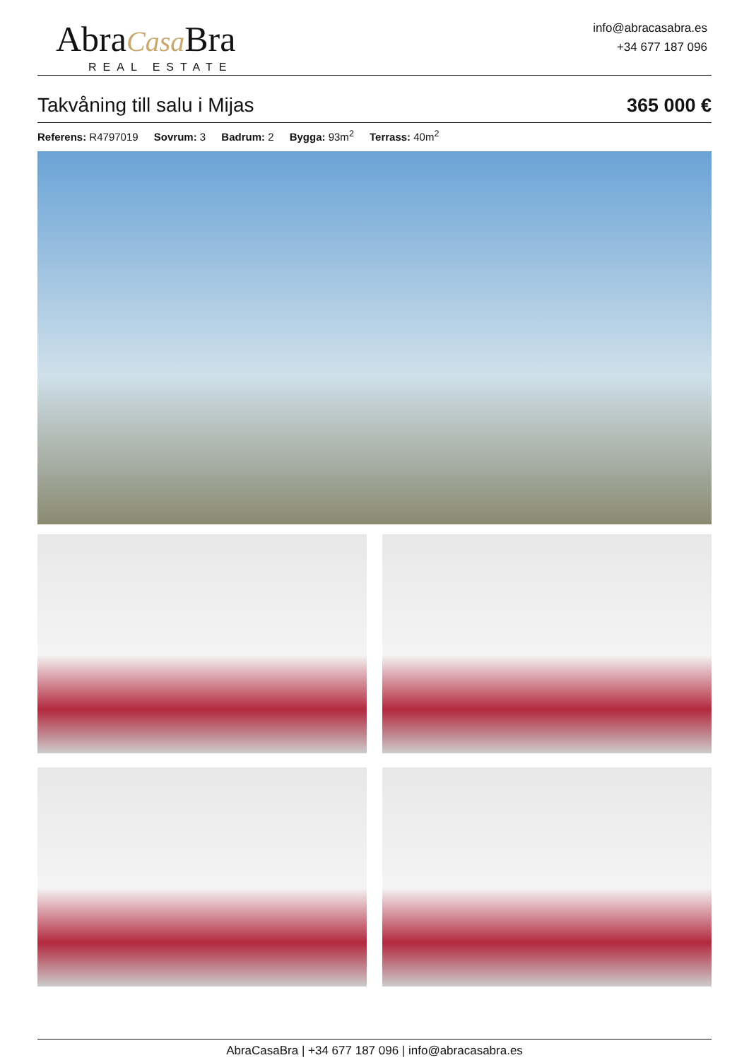AbraCasa Bra
REAL ESTATE
info@abracasabra.es
+34 677 187 096
Takvåning till salu i Mijas
365 000 €
Referens: R4797019 Sovrum: 3 Badrum: 2 Bygga: 93m<sup>2</sup> Terrass: 40m<sup>2</sup>
AbraCasaBra | +34 677 187 096 | info@abracasabra.es